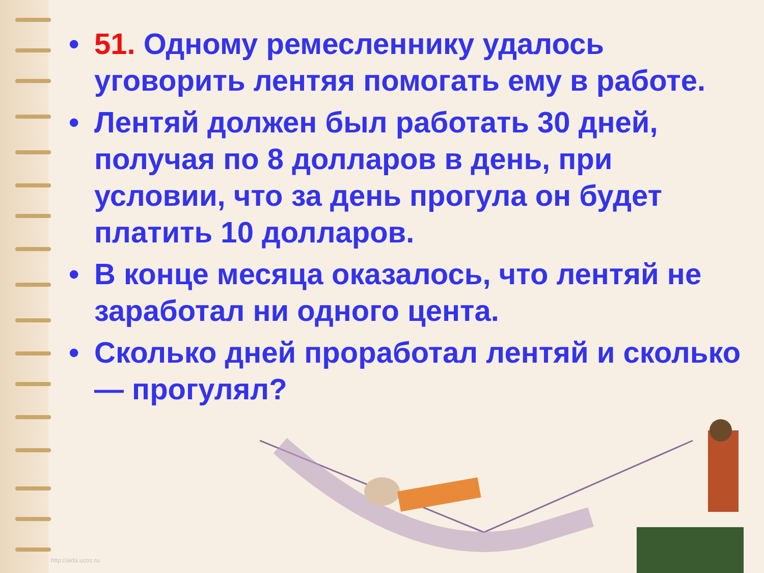• 51. Одному ремесленнику удалось уговорить лентяя помогать ему в работе.
• Лентяй должен был работать 30 дней, получая по 8 долларов в день, при условии, что за день прогула он будет платить 10 долларов.
• В конце месяца оказалось, что лентяй не заработал ни одного цента.
• Сколько дней проработал лентяй и сколько — прогулял?
http://aida.ucoz.ru